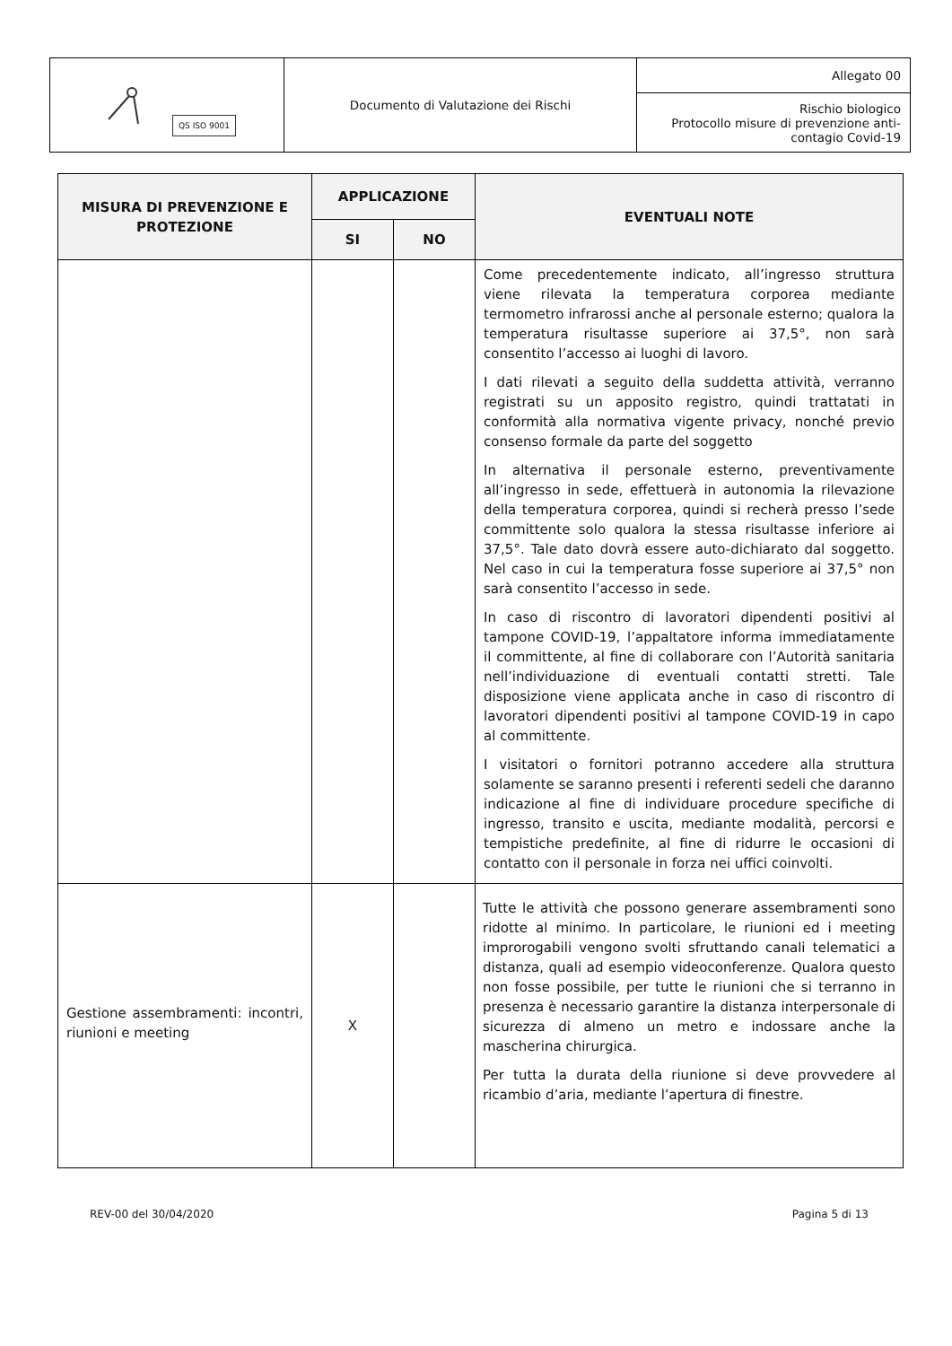| QS ISO 9001 | Documento di Valutazione dei Rischi | Allegato 00 |
| | | Rischio biologico Protocollo misure di prevenzione anti- contagio Covid-19 |
| MISURA DI PREVENZIONE E PROTEZIONE | APPLICAZIONE | | EVENTUALI NOTE |
| --- | --- | --- | --- |
| | SI | NO | |
| | | | Come precedentemente indicato, all’ingresso struttura viene rilevata la temperatura corporea mediante termometro infrarossi anche al personale esterno; qualora la temperatura risultasse superiore ai 37,5°, non sarà consentito l’accesso ai luoghi di lavoro. I dati rilevati a seguito della suddetta attività, verranno registrati su un apposito registro, quindi trattatati in conformità alla normativa vigente privacy, nonché previo consenso formale da parte del soggetto In alternativa il personale esterno, preventivamente all’ingresso in sede, effettuerà in autonomia la rilevazione della temperatura corporea, quindi si recherà presso l’sede committente solo qualora la stessa risultasse inferiore ai 37,5°. Tale dato dovrà essere auto-dichiarato dal soggetto. Nel caso in cui la temperatura fosse superiore ai 37,5° non sarà consentito l’accesso in sede. In caso di riscontro di lavoratori dipendenti positivi al tampone COVID-19, l’appaltatore informa immediatamente il committente, al fine di collaborare con l’Autorità sanitaria nell’individuazione di eventuali contatti stretti. Tale disposizione viene applicata anche in caso di riscontro di lavoratori dipendenti positivi al tampone COVID-19 in capo al committente. I visitatori o fornitori potranno accedere alla struttura solamente se saranno presenti i referenti sedeli che daranno indicazione al fine di individuare procedure specifiche di ingresso, transito e uscita, mediante modalità, percorsi e tempistiche predefinite, al fine di ridurre le occasioni di contatto con il personale in forza nei uffici coinvolti. |
| Gestione assembramenti: incontri, riunioni e meeting | X | | Tutte le attività che possono generare assembramenti sono ridotte al minimo. In particolare, le riunioni ed i meeting improrogabili vengono svolti sfruttando canali telematici a distanza, quali ad esempio videoconferenze. Qualora questo non fosse possibile, per tutte le riunioni che si terranno in presenza è necessario garantire la distanza interpersonale di sicurezza di almeno un metro e indossare anche la mascherina chirurgica. Per tutta la durata della riunione si deve provvedere al ricambio d’aria, mediante l’apertura di finestre. |
REV-00 del 30/04/2020 Pagina 5 di 13